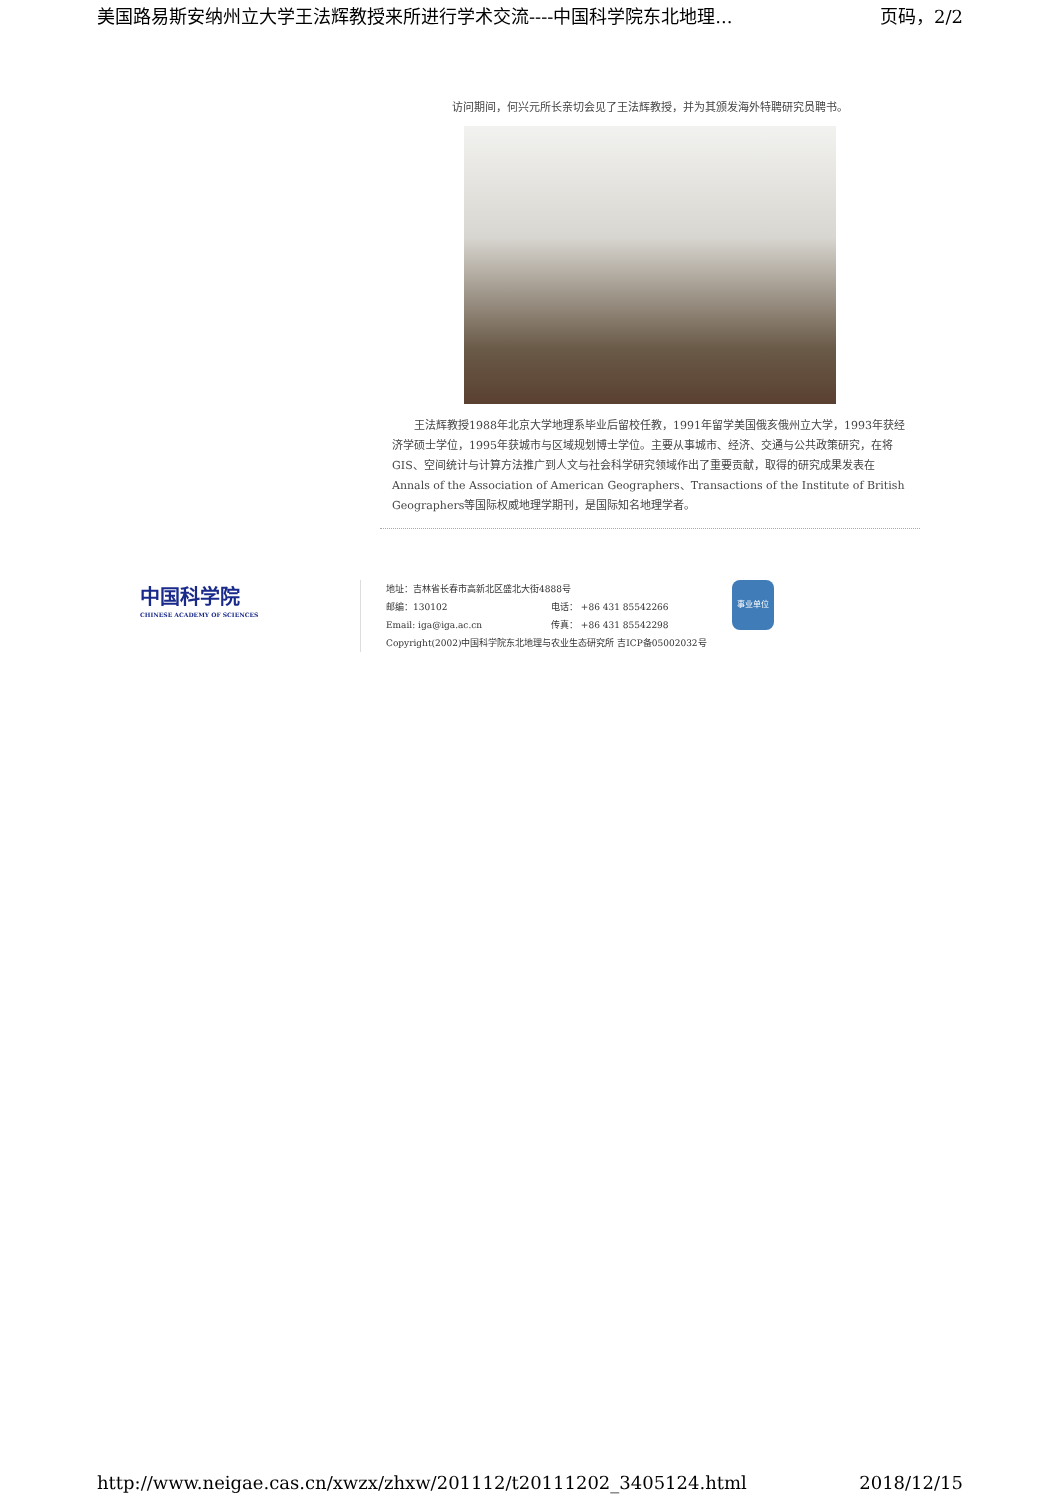美国路易斯安纳州立大学王法辉教授来所进行学术交流----中国科学院东北地理... 页码，2/2
访问期间，何兴元所长亲切会见了王法辉教授，并为其颁发海外特聘研究员聘书。
王法辉教授1988年北京大学地理系毕业后留校任教，1991年留学美国俄亥俄州立大学，1993年获经济学硕士学位，1995年获城市与区域规划博士学位。主要从事城市、经济、交通与公共政策研究，在将GIS、空间统计与计算方法推广到人文与社会科学研究领域作出了重要贡献，取得的研究成果发表在Annals of the Association of American Geographers、Transactions of the Institute of British Geographers等国际权威地理学期刊，是国际知名地理学者。
中国科学院
CHINESE ACADEMY OF SCIENCES
地址：吉林省长春市高新北区盛北大街4888号
邮编：130102 电话： +86 431 85542266
Email: iga@iga.ac.cn 传真： +86 431 85542298
Copyright(2002)中国科学院东北地理与农业生态研究所 吉ICP备05002032号
事业单位
http://www.neigae.cas.cn/xwzx/zhxw/201112/t20111202_3405124.html 2018/12/15